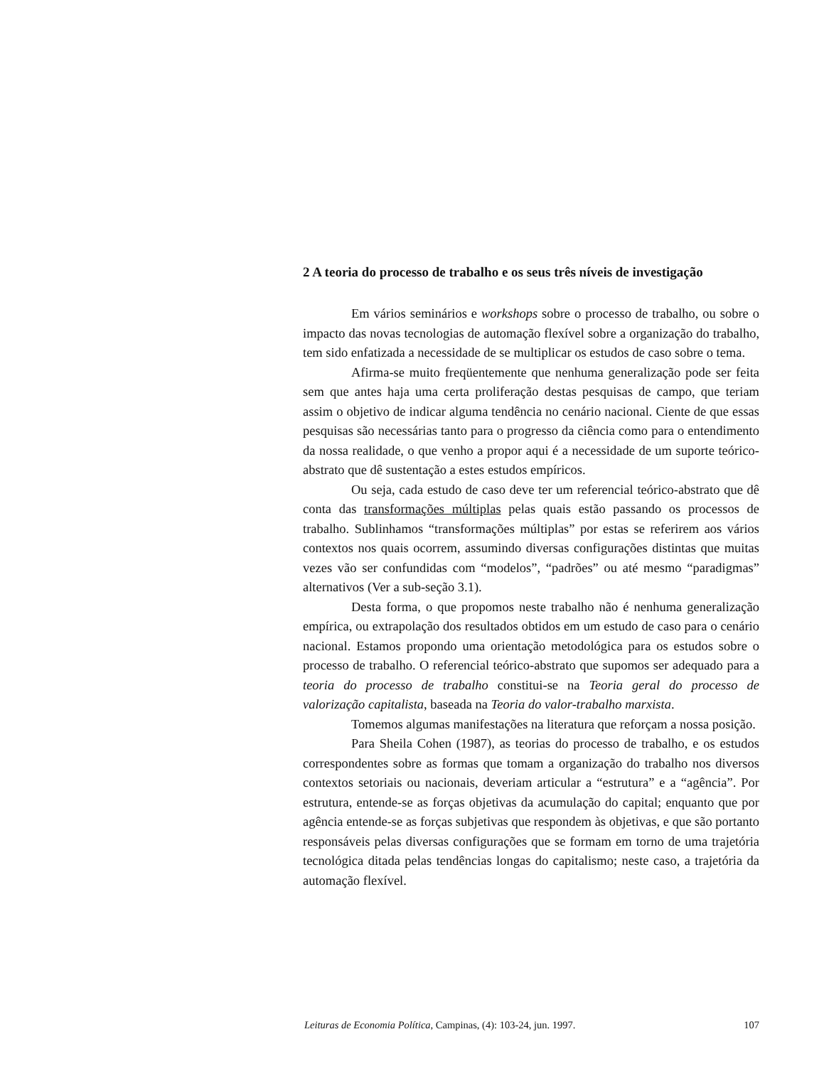2 A teoria do processo de trabalho e os seus três níveis de investigação
Em vários seminários e workshops sobre o processo de trabalho, ou sobre o impacto das novas tecnologias de automação flexível sobre a organização do trabalho, tem sido enfatizada a necessidade de se multiplicar os estudos de caso sobre o tema.
Afirma-se muito freqüentemente que nenhuma generalização pode ser feita sem que antes haja uma certa proliferação destas pesquisas de campo, que teriam assim o objetivo de indicar alguma tendência no cenário nacional. Ciente de que essas pesquisas são necessárias tanto para o progresso da ciência como para o entendimento da nossa realidade, o que venho a propor aqui é a necessidade de um suporte teórico-abstrato que dê sustentação a estes estudos empíricos.
Ou seja, cada estudo de caso deve ter um referencial teórico-abstrato que dê conta das transformações múltiplas pelas quais estão passando os processos de trabalho. Sublinhamos “transformações múltiplas” por estas se referirem aos vários contextos nos quais ocorrem, assumindo diversas configurações distintas que muitas vezes vão ser confundidas com “modelos”, “padrões” ou até mesmo “paradigmas” alternativos (Ver a sub-seção 3.1).
Desta forma, o que propomos neste trabalho não é nenhuma generalização empírica, ou extrapolação dos resultados obtidos em um estudo de caso para o cenário nacional. Estamos propondo uma orientação metodológica para os estudos sobre o processo de trabalho. O referencial teórico-abstrato que supomos ser adequado para a teoria do processo de trabalho constitui-se na Teoria geral do processo de valorização capitalista, baseada na Teoria do valor-trabalho marxista.
Tomemos algumas manifestações na literatura que reforçam a nossa posição.
Para Sheila Cohen (1987), as teorias do processo de trabalho, e os estudos correspondentes sobre as formas que tomam a organização do trabalho nos diversos contextos setoriais ou nacionais, deveriam articular a “estrutura” e a “agência”. Por estrutura, entende-se as forças objetivas da acumulação do capital; enquanto que por agência entende-se as forças subjetivas que respondem às objetivas, e que são portanto responsáveis pelas diversas configurações que se formam em torno de uma trajetória tecnológica ditada pelas tendências longas do capitalismo; neste caso, a trajetória da automação flexível.
Leituras de Economia Política, Campinas, (4): 103-24, jun. 1997. 107